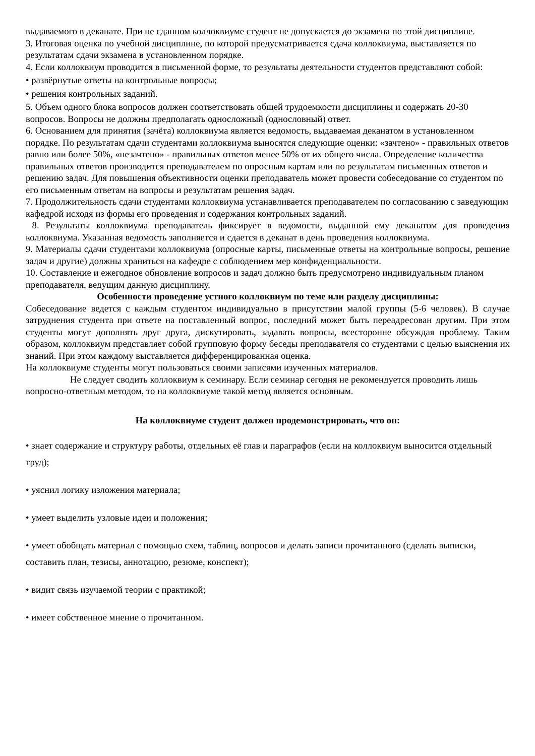выдаваемого в деканате. При не сданном коллоквиуме студент не допускается до экзамена по этой дисциплине.
3. Итоговая оценка по учебной дисциплине, по которой предусматривается сдача коллоквиума, выставляется по результатам сдачи экзамена в установленном порядке.
4. Если коллоквиум проводится в письменной форме, то результаты деятельности студентов представляют собой:
• развёрнутые ответы на контрольные вопросы;
• решения контрольных заданий.
5. Объем одного блока вопросов должен соответствовать общей трудоемкости дисциплины и содержать 20-30 вопросов. Вопросы не должны предполагать односложный (однословный) ответ.
6. Основанием для принятия (зачёта) коллоквиума является ведомость, выдаваемая деканатом в установленном порядке. По результатам сдачи студентами коллоквиума выносятся следующие оценки: «зачтено» - правильных ответов равно или более 50%, «незачтено» - правильных ответов менее 50% от их общего числа. Определение количества правильных ответов производится преподавателем по опросным картам или по результатам письменных ответов и решению задач. Для повышения объективности оценки преподаватель может провести собеседование со студентом по его письменным ответам на вопросы и результатам решения задач.
7. Продолжительность сдачи студентами коллоквиума устанавливается преподавателем по согласованию с заведующим кафедрой исходя из формы его проведения и содержания контрольных заданий.
8. Результаты коллоквиума преподаватель фиксирует в ведомости, выданной ему деканатом для проведения коллоквиума. Указанная ведомость заполняется и сдается в деканат в день проведения коллоквиума.
9. Материалы сдачи студентами коллоквиума (опросные карты, письменные ответы на контрольные вопросы, решение задач и другие) должны храниться на кафедре с соблюдением мер конфиденциальности.
10. Составление и ежегодное обновление вопросов и задач должно быть предусмотрено индивидуальным планом преподавателя, ведущим данную дисциплину.
Особенности проведение устного коллоквиум по теме или разделу дисциплины:
Собеседование ведется с каждым студентом индивидуально в присутствии малой группы (5-6 человек). В случае затруднения студента при ответе на поставленный вопрос, последний может быть переадресован другим. При этом студенты могут дополнять друг друга, дискутировать, задавать вопросы, всесторонне обсуждая проблему. Таким образом, коллоквиум представляет собой групповую форму беседы преподавателя со студентами с целью выяснения их знаний. При этом каждому выставляется дифференцированная оценка.
На коллоквиуме студенты могут пользоваться своими записями изученных материалов.
Не следует сводить коллоквиум к семинару. Если семинар сегодня не рекомендуется проводить лишь вопросно-ответным методом, то на коллоквиуме такой метод является основным.
На коллоквиуме студент должен продемонстрировать, что он:
• знает содержание и структуру работы, отдельных её глав и параграфов (если на коллоквиум выносится отдельный труд);
• уяснил логику изложения материала;
• умеет выделить узловые идеи и положения;
• умеет обобщать материал с помощью схем, таблиц, вопросов и делать записи прочитанного (сделать выписки, составить план, тезисы, аннотацию, резюме, конспект);
• видит связь изучаемой теории с практикой;
• имеет собственное мнение о прочитанном.